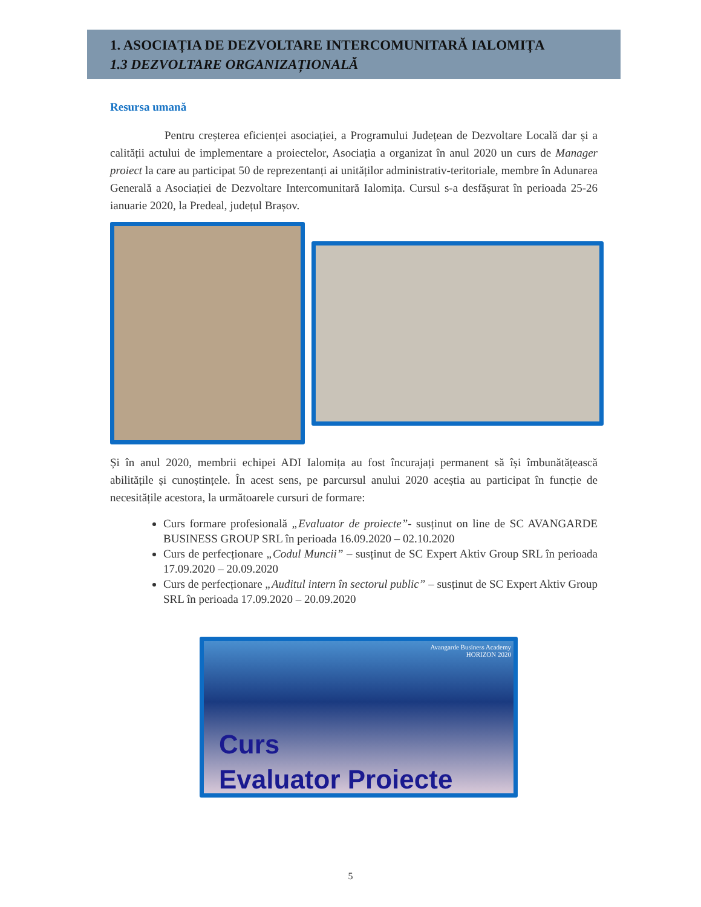1. ASOCIAȚIA DE DEZVOLTARE INTERCOMUNITARĂ IALOMIȚA
1.3 DEZVOLTARE ORGANIZAȚIONALĂ
Resursa umană
Pentru creșterea eficienței asociației, a Programului Județean de Dezvoltare Locală dar și a calității actului de implementare a proiectelor, Asociația a organizat în anul 2020 un curs de Manager proiect la care au participat 50 de reprezentanți ai unităților administrativ-teritoriale, membre în Adunarea Generală a Asociației de Dezvoltare Intercomunitară Ialomița. Cursul s-a desfășurat în perioada 25-26 ianuarie 2020, la Predeal, județul Brașov.
Și în anul 2020, membrii echipei ADI Ialomița au fost încurajați permanent să își îmbunătățească abilitățile și cunoștințele. În acest sens, pe parcursul anului 2020 aceștia au participat în funcție de necesitățile acestora, la următoarele cursuri de formare:
Curs formare profesională „Evaluator de proiecte”- susținut on line de SC AVANGARDE BUSINESS GROUP SRL în perioada 16.09.2020 – 02.10.2020
Curs de perfecționare „Codul Muncii” – susținut de SC Expert Aktiv Group SRL în perioada 17.09.2020 – 20.09.2020
Curs de perfecționare „Auditul intern în sectorul public” – susținut de SC Expert Aktiv Group SRL în perioada 17.09.2020 – 20.09.2020
Avangarde Business Academy
HORIZON 2020
Curs
Evaluator Proiecte
5